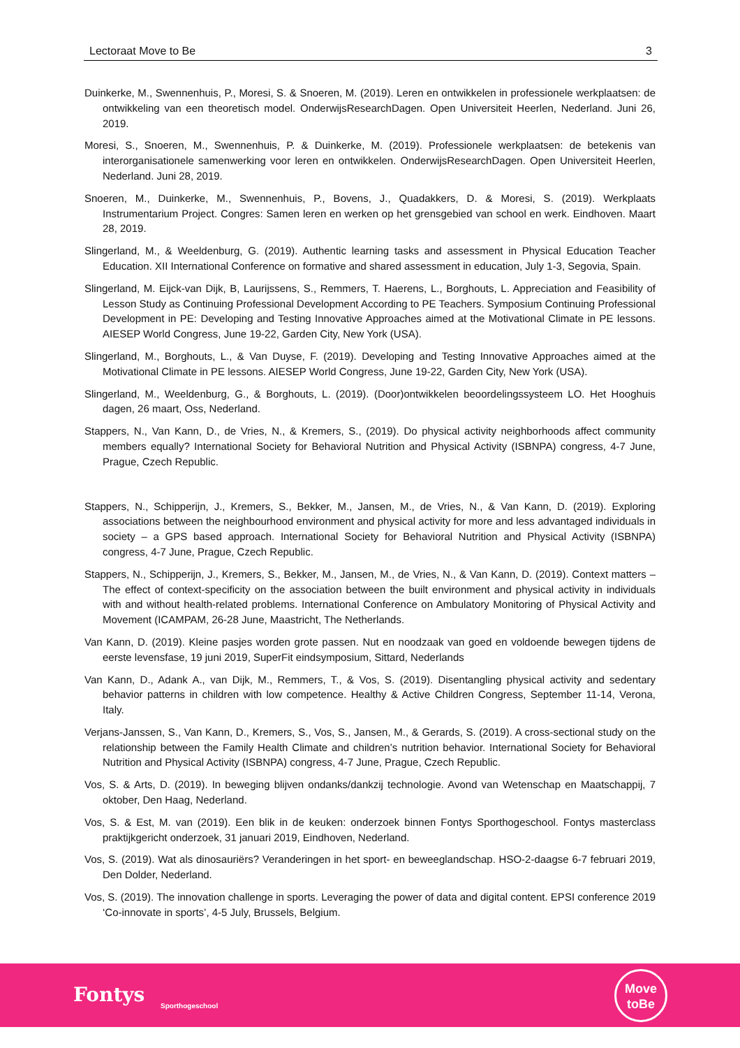Lectoraat Move to Be 3
Duinkerke, M., Swennenhuis, P., Moresi, S. & Snoeren, M. (2019). Leren en ontwikkelen in professionele werkplaatsen: de ontwikkeling van een theoretisch model. OnderwijsResearchDagen. Open Universiteit Heerlen, Nederland. Juni 26, 2019.
Moresi, S., Snoeren, M., Swennenhuis, P. & Duinkerke, M. (2019). Professionele werkplaatsen: de betekenis van interorganisationele samenwerking voor leren en ontwikkelen. OnderwijsResearchDagen. Open Universiteit Heerlen, Nederland. Juni 28, 2019.
Snoeren, M., Duinkerke, M., Swennenhuis, P., Bovens, J., Quadakkers, D. & Moresi, S. (2019). Werkplaats Instrumentarium Project. Congres: Samen leren en werken op het grensgebied van school en werk. Eindhoven. Maart 28, 2019.
Slingerland, M., & Weeldenburg, G. (2019). Authentic learning tasks and assessment in Physical Education Teacher Education. XII International Conference on formative and shared assessment in education, July 1-3, Segovia, Spain.
Slingerland, M. Eijck-van Dijk, B, Laurijssens, S., Remmers, T. Haerens, L., Borghouts, L. Appreciation and Feasibility of Lesson Study as Continuing Professional Development According to PE Teachers. Symposium Continuing Professional Development in PE: Developing and Testing Innovative Approaches aimed at the Motivational Climate in PE lessons. AIESEP World Congress, June 19-22, Garden City, New York (USA).
Slingerland, M., Borghouts, L., & Van Duyse, F. (2019). Developing and Testing Innovative Approaches aimed at the Motivational Climate in PE lessons. AIESEP World Congress, June 19-22, Garden City, New York (USA).
Slingerland, M., Weeldenburg, G., & Borghouts, L. (2019). (Door)ontwikkelen beoordelingssysteem LO. Het Hooghuis dagen, 26 maart, Oss, Nederland.
Stappers, N., Van Kann, D., de Vries, N., & Kremers, S., (2019). Do physical activity neighborhoods affect community members equally? International Society for Behavioral Nutrition and Physical Activity (ISBNPA) congress, 4-7 June, Prague, Czech Republic.
Stappers, N., Schipperijn, J., Kremers, S., Bekker, M., Jansen, M., de Vries, N., & Van Kann, D. (2019). Exploring associations between the neighbourhood environment and physical activity for more and less advantaged individuals in society – a GPS based approach. International Society for Behavioral Nutrition and Physical Activity (ISBNPA) congress, 4-7 June, Prague, Czech Republic.
Stappers, N., Schipperijn, J., Kremers, S., Bekker, M., Jansen, M., de Vries, N., & Van Kann, D. (2019). Context matters – The effect of context-specificity on the association between the built environment and physical activity in individuals with and without health-related problems. International Conference on Ambulatory Monitoring of Physical Activity and Movement (ICAMPAM, 26-28 June, Maastricht, The Netherlands.
Van Kann, D. (2019). Kleine pasjes worden grote passen. Nut en noodzaak van goed en voldoende bewegen tijdens de eerste levensfase, 19 juni 2019, SuperFit eindsymposium, Sittard, Nederlands
Van Kann, D., Adank A., van Dijk, M., Remmers, T., & Vos, S. (2019). Disentangling physical activity and sedentary behavior patterns in children with low competence. Healthy & Active Children Congress, September 11-14, Verona, Italy.
Verjans-Janssen, S., Van Kann, D., Kremers, S., Vos, S., Jansen, M., & Gerards, S. (2019). A cross-sectional study on the relationship between the Family Health Climate and children’s nutrition behavior. International Society for Behavioral Nutrition and Physical Activity (ISBNPA) congress, 4-7 June, Prague, Czech Republic.
Vos, S. & Arts, D. (2019). In beweging blijven ondanks/dankzij technologie. Avond van Wetenschap en Maatschappij, 7 oktober, Den Haag, Nederland.
Vos, S. & Est, M. van (2019). Een blik in de keuken: onderzoek binnen Fontys Sporthogeschool. Fontys masterclass praktijkgericht onderzoek, 31 januari 2019, Eindhoven, Nederland.
Vos, S. (2019). Wat als dinosauriërs? Veranderingen in het sport- en beweeglandschap. HSO-2-daagse 6-7 februari 2019, Den Dolder, Nederland.
Vos, S. (2019). The innovation challenge in sports. Leveraging the power of data and digital content. EPSI conference 2019 ‘Co-innovate in sports’, 4-5 July, Brussels, Belgium.
Fontys Sporthogeschool
Move
toBe